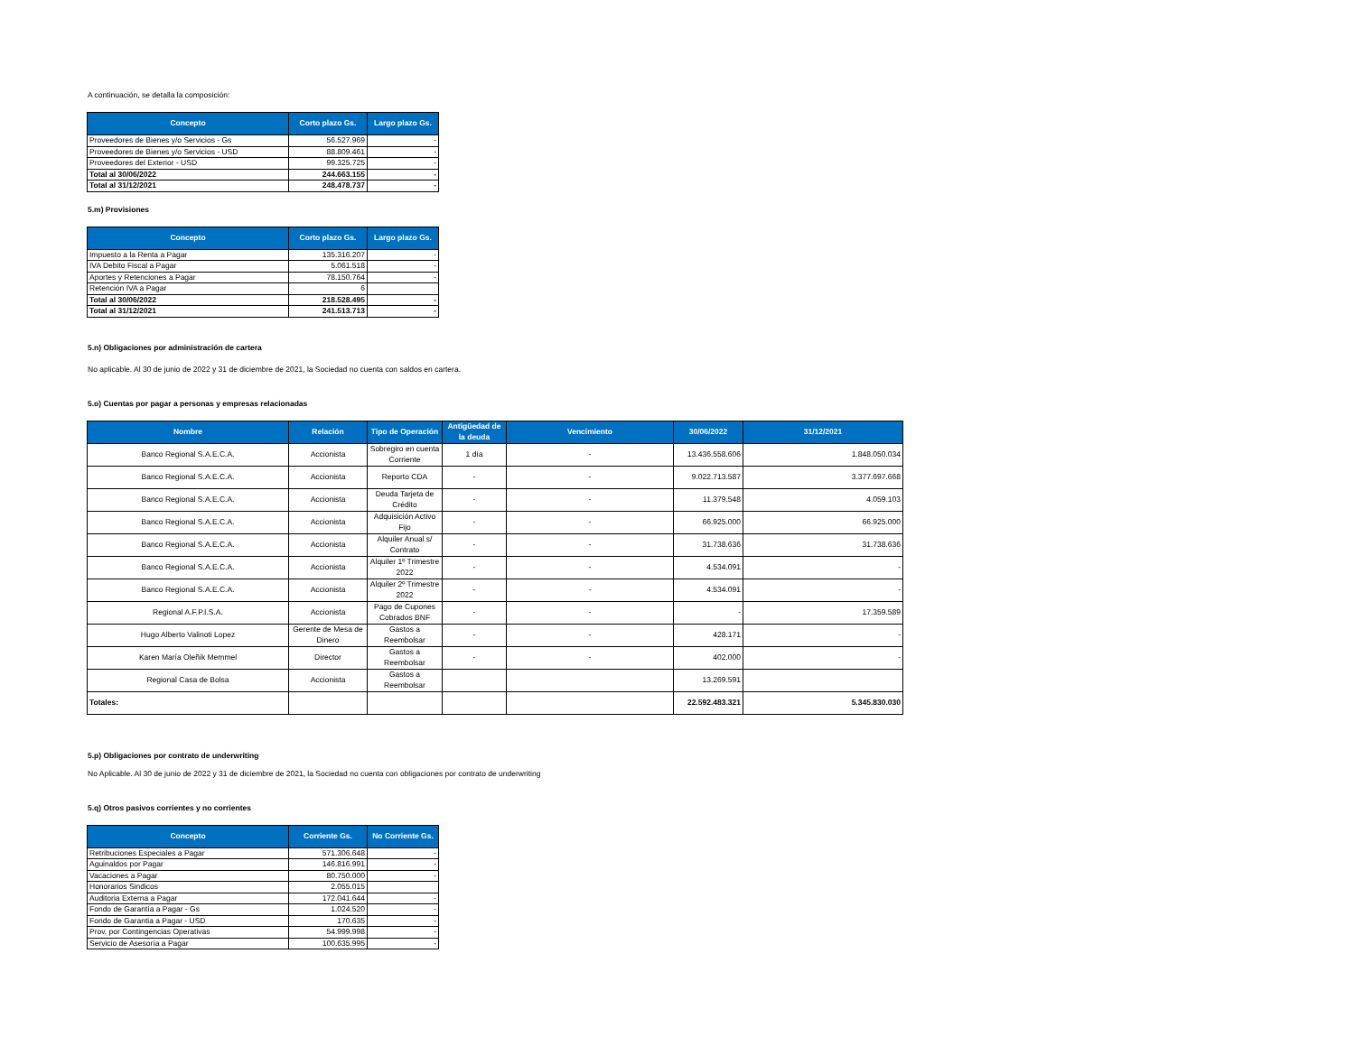A continuación, se detalla la composición:
| Concepto | Corto plazo Gs. | Largo plazo Gs. |
| --- | --- | --- |
| Proveedores de Bienes y/o Servicios - Gs | 56.527.969 | - |
| Proveedores de Bienes y/o Servicios - USD | 88.809.461 | - |
| Proveedores del Exterior - USD | 99.325.725 | - |
| Total al 30/06/2022 | 244.663.155 | - |
| Total al 31/12/2021 | 248.478.737 | - |
5.m) Provisiones
| Concepto | Corto plazo Gs. | Largo plazo Gs. |
| --- | --- | --- |
| Impuesto a la Renta a Pagar | 135.316.207 | - |
| IVA Debito Fiscal a Pagar | 5.061.518 | - |
| Aportes y Retenciones a Pagar | 78.150.764 | - |
| Retención IVA a Pagar | 6 | |
| Total al 30/06/2022 | 218.528.495 | - |
| Total al 31/12/2021 | 241.513.713 | - |
5.n) Obligaciones por administración de cartera
No aplicable. Al 30 de junio de 2022 y 31 de diciembre de 2021, la Sociedad no cuenta con saldos en cartera.
5.o) Cuentas por pagar a personas y empresas relacionadas
| Nombre | Relación | Tipo de Operación | Antigüedad de la deuda | Vencimiento | 30/06/2022 | 31/12/2021 |
| --- | --- | --- | --- | --- | --- | --- |
| Banco Regional S.A.E.C.A. | Accionista | Sobregiro en cuenta Corriente | 1 día | - | 13.436.558.606 | 1.848.050.034 |
| Banco Regional S.A.E.C.A. | Accionista | Reporto CDA | - | - | 9.022.713.587 | 3.377.697.668 |
| Banco Regional S.A.E.C.A. | Accionista | Deuda Tarjeta de Crédito | - | - | 11.379.548 | 4.059.103 |
| Banco Regional S.A.E.C.A. | Accionista | Adquisición Activo Fijo | - | - | 66.925.000 | 66.925.000 |
| Banco Regional S.A.E.C.A. | Accionista | Alquiler Anual s/ Contrato | - | - | 31.738.636 | 31.738.636 |
| Banco Regional S.A.E.C.A. | Accionista | Alquiler 1º Trimestre 2022 | - | - | 4.534.091 | - |
| Banco Regional S.A.E.C.A. | Accionista | Alquiler 2º Trimestre 2022 | - | - | 4.534.091 | - |
| Regional A.F.P.I.S.A. | Accionista | Pago de Cupones Cobrados BNF | - | - | - | 17.359.589 |
| Hugo Alberto Valinoti Lopez | Gerente de Mesa de Dinero | Gastos a Reembolsar | - | - | 428.171 | - |
| Karen María Oleñik Memmel | Director | Gastos a Reembolsar | - | - | 402.000 | - |
| Regional Casa de Bolsa | Accionista | Gastos a Reembolsar | | | 13.269.591 | |
| Totales: | | | | | 22.592.483.321 | 5.345.830.030 |
5.p) Obligaciones por contrato de underwriting
No Aplicable. Al 30 de junio de 2022 y 31 de diciembre de 2021, la Sociedad no cuenta con obligaciones por contrato de underwriting
5.q) Otros pasivos corrientes y no corrientes
| Concepto | Corriente Gs. | No Corriente Gs. |
| --- | --- | --- |
| Retribuciones Especiales a Pagar | 571.306.648 | - |
| Aguinaldos por Pagar | 146.816.991 | - |
| Vacaciones a Pagar | 80.750.000 | - |
| Honorarios Sindicos | 2.055.015 | |
| Auditoria Externa a Pagar | 172.041.644 | - |
| Fondo de Garantía a Pagar - Gs | 1.024.520 | - |
| Fondo de Garantia a Pagar - USD | 170.635 | - |
| Prov. por Contingencias Operativas | 54.999.998 | - |
| Servicio de Asesoría a Pagar | 100.635.995 | - |